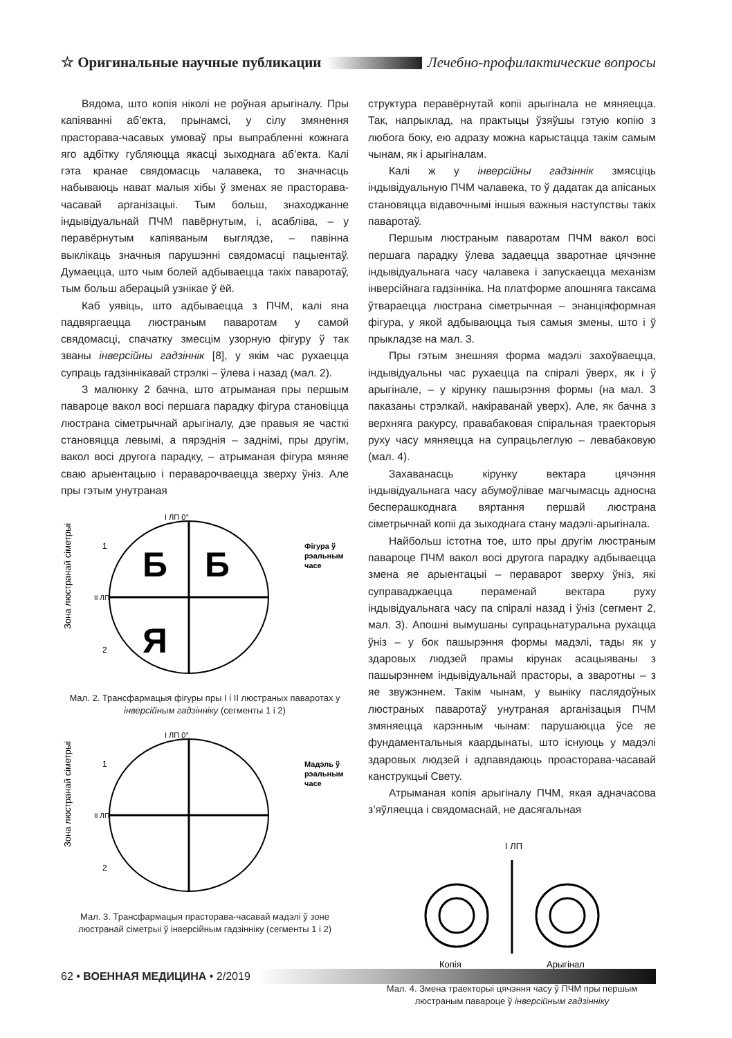☆ Оригинальные научные публикации Лечебно-профилактические вопросы
Вядома, што копія ніколі не роўная арыгіналу. Пры капіяванні аб’екта, прынамсі, у сілу змянення прасторава-часавых умоваў пры выпрабленні кожнага яго адбітку губляюцца якасці зыходнага аб’екта. Калі гэта кранае свядомасць чалавека, то значнасць набываюць нават малыя хібы ў зменах яе прасторава-часавай арганізацыі. Тым больш, знаходжанне індывідуальнай ПЧМ павёрнутым, і, асабліва, – у перавёрнутым капіяваным выглядзе, – павінна выклікаць значныя парушэнні свядомасці пацыентаў. Думаецца, што чым болей адбываецца такіх паваротаў, тым больш аберацый узнікае ў ёй.
Каб уявіць, што адбываецца з ПЧМ, калі яна падвяргаецца люстраным паваротам у самой свядомасці, спачатку змесцім узорную фігуру ў так званы інверсійны гадзіннік [8], у якім час рухаецца супраць гадзіннікавай стрэлкі – ўлева і назад (мал. 2).
З малюнку 2 бачна, што атрыманая пры першым павароце вакол восі першага парадку фігура становіцца люстрана сіметрычнай арыгіналу, дзе правыя яе часткі становяцца левымі, а пярэднія – заднімі, пры другім, вакол восі другога парадку, – атрыманая фігура мяняе сваю арыентацыю і пераварочваецца зверху ўніз. Але пры гэтым унутраная
Зона люстранай сіметрыі
І ЛП 0°
ІІ ЛП
Б
Б
Я
Фігура ў
рэальным
часе
1
2
Мал. 2. Трансфармацыя фігуры пры І і ІІ люстраных паваротах у інверсійным гадзінніку (сегменты 1 і 2)
Зона люстранай сіметрыі
І ЛП 0°
ІІ ЛП
Мадэль ў
рэальным
часе
1
2
Мал. 3. Трансфармацыя прасторава-часавай мадэлі ў зоне люстранай сіметрыі ў інверсійным гадзінніку (сегменты 1 і 2)
структура перавёрнутай копіі арыгінала не мяняецца. Так, напрыклад, на практыцы ўзяўшы гэтую копію з любога боку, ею адразу можна карыстацца такім самым чынам, як і арыгіналам.
Калі ж у інверсійны гадзіннік змясціць індывідуальную ПЧМ чалавека, то ў дадатак да апісаных становяцца відавочнымі іншыя важныя наступствы такіх паваротаў.
Першым люстраным паваротам ПЧМ вакол восі першага парадку ўлева задаецца зваротнае цячэнне індывідуальнага часу чалавека і запускаецца механізм інверсійнага гадзінніка. На платформе апошняга таксама ўтвараецца люстрана сіметрычная – энанціяформная фігура, у якой адбываюцца тыя самыя змены, што і ў прыкладзе на мал. 3.
Пры гэтым знешняя форма мадэлі захоўваецца, індывідуальны час рухаецца па спіралі ўверх, як і ў арыгінале, – у кірунку пашырэння формы (на мал. 3 паказаны стрэлкай, накіраванай уверх). Але, як бачна з верхняга ракурсу, правабаковая спіральная траекторыя руху часу мяняецца на супрацьлеглую – левабаковую (мал. 4).
Захаванасць кірунку вектара цячэння індывідуальнага часу абумоўлівае магчымасць адносна бесперашкоднага вяртання першай люстрана сіметрычнай копіі да зыходнага стану мадэлі-арыгінала.
Найбольш істотна тое, што пры другім люстраным павароце ПЧМ вакол восі другога парадку адбываецца змена яе арыентацыі – пераварот зверху ўніз, які суправаджаецца пераменай вектара руху індывідуальнага часу па спіралі назад і ўніз (сегмент 2, мал. 3). Апошні вымушаны супрацьнатуральна рухацца ўніз – у бок пашырэння формы мадэлі, тады як у здаровых людзей прамы кірунак асацыяваны з пашырэннем індывідуальнай прасторы, а зваротны – з яе звужэннем. Такім чынам, у выніку паслядоўных люстраных паваротаў унутраная арганізацыя ПЧМ змяняецца карэнным чынам: парушаюцца ўсе яе фундаментальныя каардынаты, што існуюць у мадэлі здаровых людзей і адпавядаюць проасторава-часавай канструкцыі Свету.
Атрыманая копія арыгіналу ПЧМ, якая адначасова з’яўляецца і свядомаснай, не дасягальная
І ЛП
Копія
Арыгінал
Мал. 4. Змена траекторыі цячэння часу ў ПЧМ пры першым люстраным павароце ў інверсійным гадзінніку
62 • ВОЕННАЯ МЕДИЦИНА • 2/2019